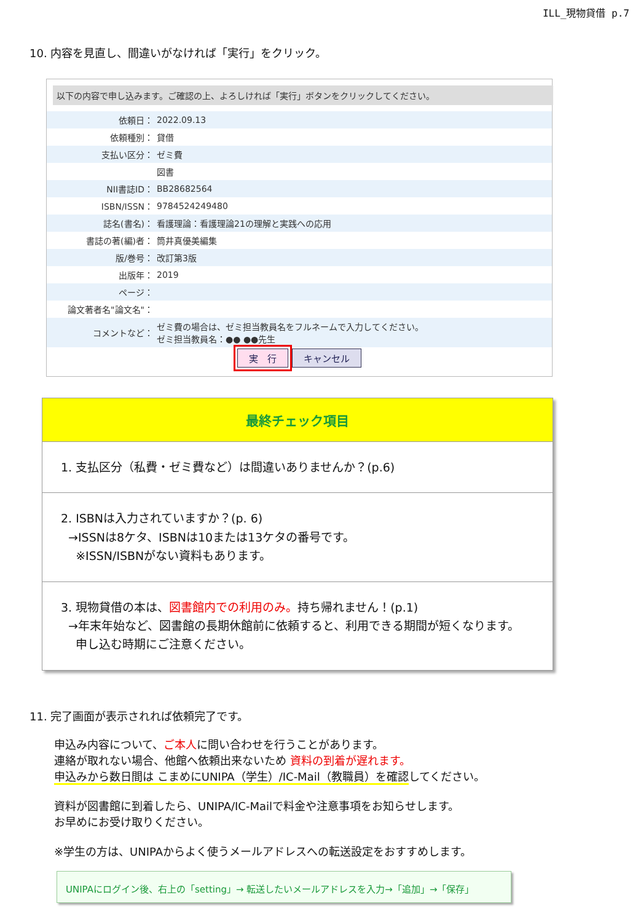ILL_現物貸借 p.7
10. 内容を見直し、間違いがなければ「実行」をクリック。
以下の内容で申し込みます。ご確認の上、よろしければ「実行」ボタンをクリックしてください。
| 依頼日： | 2022.09.13 |
| 依頼種別： | 貸借 |
| 支払い区分： | ゼミ費 |
| | 図書 |
| NII書誌ID： | BB28682564 |
| ISBN/ISSN： | 9784524249480 |
| 誌名(書名)： | 看護理論：看護理論21の理解と実践への応用 |
| 書誌の著(編)者： | 筒井真優美編集 |
| 版/巻号： | 改訂第3版 |
| 出版年： | 2019 |
| ページ： | |
| 論文著者名"論文名"： | |
| コメントなど： | ゼミ費の場合は、ゼミ担当教員名をフルネームで入力してください。 ゼミ担当教員名：●● ●●先生 |
実　行 キャンセル
最終チェック項目
1. 支払区分（私費・ゼミ費など）は間違いありませんか？(p.6)
2. ISBNは入力されていますか？(p. 6)
→ISSNは8ケタ、ISBNは10または13ケタの番号です。
※ISSN/ISBNがない資料もあります。
3. 現物貸借の本は、図書館内での利用のみ。持ち帰れません！(p.1)
→年末年始など、図書館の長期休館前に依頼すると、利用できる期間が短くなります。
申し込む時期にご注意ください。
11. 完了画面が表示されれば依頼完了です。
申込み内容について、ご本人に問い合わせを行うことがあります。
連絡が取れない場合、他館へ依頼出来ないため 資料の到着が遅れます。
申込みから数日間は こまめにUNIPA（学生）/IC-Mail（教職員）を確認してください。
資料が図書館に到着したら、UNIPA/IC-Mailで料金や注意事項をお知らせします。
お早めにお受け取りください。
※学生の方は、UNIPAからよく使うメールアドレスへの転送設定をおすすめします。
UNIPAにログイン後、右上の「setting」→ 転送したいメールアドレスを入力→「追加」→「保存」